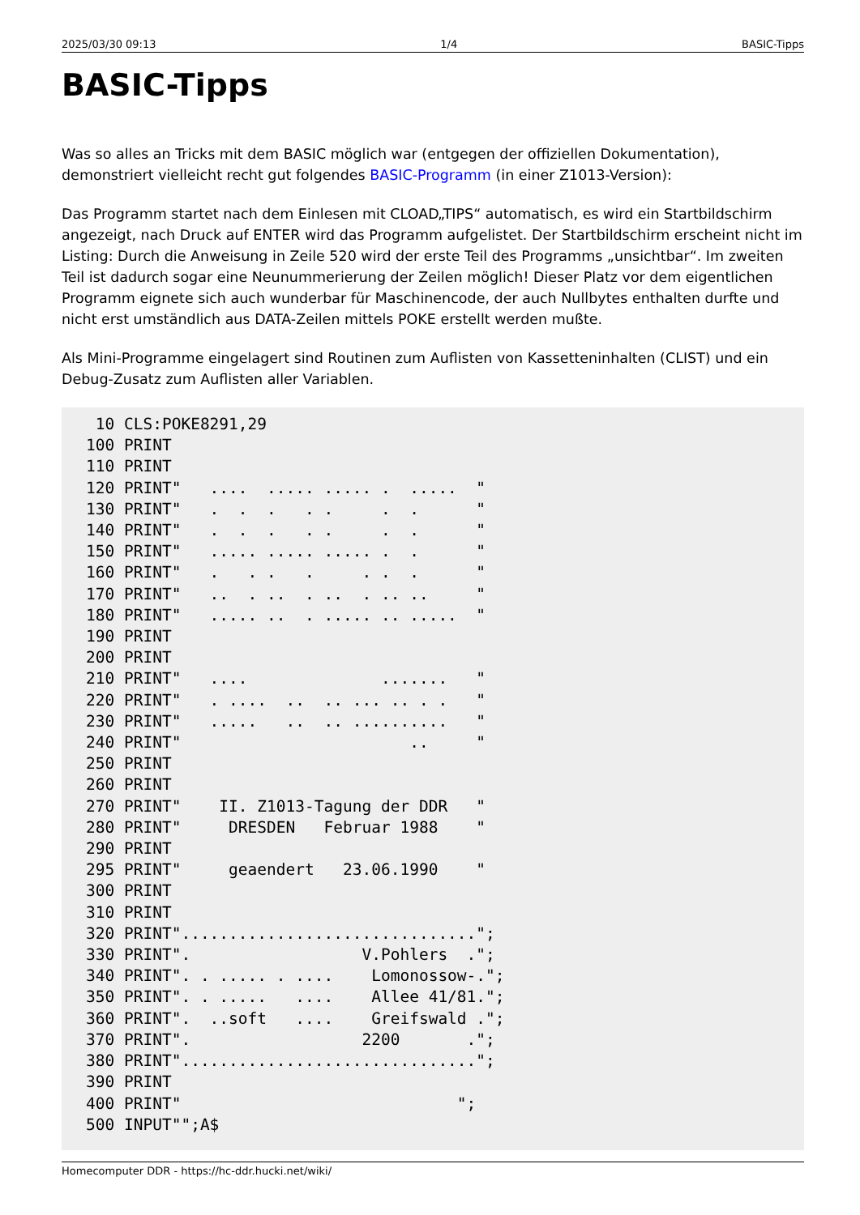2025/03/30 09:13 1/4 BASIC-Tipps
BASIC-Tipps
Was so alles an Tricks mit dem BASIC möglich war (entgegen der offiziellen Dokumentation), demonstriert vielleicht recht gut folgendes BASIC-Programm (in einer Z1013-Version):
Das Programm startet nach dem Einlesen mit CLOAD„TIPS“ automatisch, es wird ein Startbildschirm angezeigt, nach Druck auf ENTER wird das Programm aufgelistet. Der Startbildschirm erscheint nicht im Listing: Durch die Anweisung in Zeile 520 wird der erste Teil des Programms „unsichtbar“. Im zweiten Teil ist dadurch sogar eine Neunummerierung der Zeilen möglich! Dieser Platz vor dem eigentlichen Programm eignete sich auch wunderbar für Maschinencode, der auch Nullbytes enthalten durfte und nicht erst umständlich aus DATA-Zeilen mittels POKE erstellt werden mußte.
Als Mini-Programme eingelagert sind Routinen zum Auflisten von Kassetteninhalten (CLIST) und ein Debug-Zusatz zum Auflisten aller Variablen.
 10 CLS:POKE8291,29
100 PRINT
110 PRINT
120 PRINT"   ....  ..... ..... .  .....  "
130 PRINT"   .  .  .   . .     .  .      "
140 PRINT"   .  .  .   . .     .  .      "
150 PRINT"   ..... ..... ..... .  .      "
160 PRINT"   .   . .   .     . .  .      "
170 PRINT"   ..  . ..  . ..  . .. ..     "
180 PRINT"   ..... ..  . ..... .. .....  "
190 PRINT
200 PRINT
210 PRINT"   ....              .......   "
220 PRINT"   . ....  ..  .. ... .. . .   "
230 PRINT"   .....   ..  .. ..........   "
240 PRINT"                        ..     "
250 PRINT
260 PRINT
270 PRINT"    II. Z1013-Tagung der DDR   "
280 PRINT"     DRESDEN   Februar 1988    "
290 PRINT
295 PRINT"     geaendert   23.06.1990    "
300 PRINT
310 PRINT
320 PRINT"...............................";
330 PRINT".                  V.Pohlers  .";
340 PRINT". . ..... . ....    Lomonossow-.";
350 PRINT". . .....   ....    Allee 41/81.";
360 PRINT".  ..soft   ....    Greifswald .";
370 PRINT".                  2200       .";
380 PRINT"...............................";
390 PRINT
400 PRINT"                             ";
500 INPUT"";A$
Homecomputer DDR - https://hc-ddr.hucki.net/wiki/